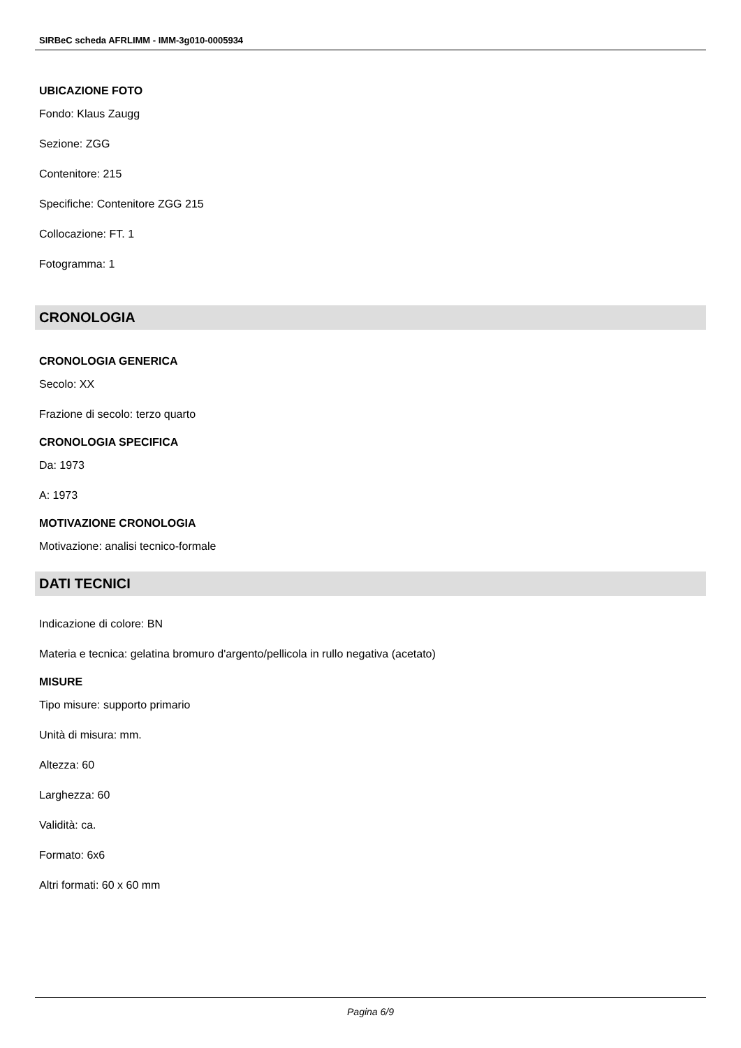SIRBeC scheda AFRLIMM - IMM-3g010-0005934
UBICAZIONE FOTO
Fondo: Klaus Zaugg
Sezione: ZGG
Contenitore: 215
Specifiche: Contenitore ZGG 215
Collocazione: FT. 1
Fotogramma: 1
CRONOLOGIA
CRONOLOGIA GENERICA
Secolo: XX
Frazione di secolo: terzo quarto
CRONOLOGIA SPECIFICA
Da: 1973
A: 1973
MOTIVAZIONE CRONOLOGIA
Motivazione: analisi tecnico-formale
DATI TECNICI
Indicazione di colore: BN
Materia e tecnica: gelatina bromuro d'argento/pellicola in rullo negativa (acetato)
MISURE
Tipo misure: supporto primario
Unità di misura: mm.
Altezza: 60
Larghezza: 60
Validità: ca.
Formato: 6x6
Altri formati: 60 x 60 mm
Pagina 6/9